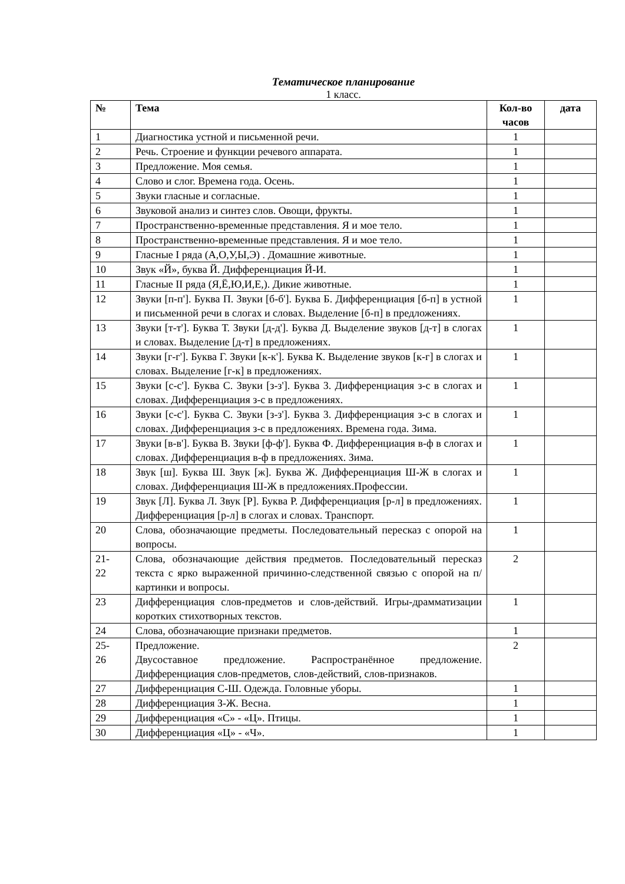Тематическое планирование
1 класс.
| № | Тема | Кол-во часов | дата |
| --- | --- | --- | --- |
| 1 | Диагностика устной и письменной речи. | 1 | |
| 2 | Речь. Строение и функции речевого аппарата. | 1 | |
| 3 | Предложение. Моя семья. | 1 | |
| 4 | Слово и слог. Времена года. Осень. | 1 | |
| 5 | Звуки гласные и согласные. | 1 | |
| 6 | Звуковой анализ и синтез слов. Овощи, фрукты. | 1 | |
| 7 | Пространственно-временные представления. Я и мое тело. | 1 | |
| 8 | Пространственно-временные представления. Я и мое тело. | 1 | |
| 9 | Гласные I ряда (А,О,У,Ы,Э) . Домашние животные. | 1 | |
| 10 | Звук «Й», буква Й. Дифференциация Й-И. | 1 | |
| 11 | Гласные II ряда (Я,Ё,Ю,И,Е,). Дикие животные. | 1 | |
| 12 | Звуки [п-п']. Буква П. Звуки [б-б']. Буква Б. Дифференциация [б-п] в устной и письменной речи в слогах и словах. Выделение [б-п] в предложениях. | 1 | |
| 13 | Звуки [т-т']. Буква Т. Звуки [д-д']. Буква Д. Выделение звуков [д-т] в слогах и словах. Выделение [д-т] в предложениях. | 1 | |
| 14 | Звуки [г-г']. Буква Г. Звуки [к-к']. Буква К. Выделение звуков [к-г] в слогах и словах. Выделение [г-к] в предложениях. | 1 | |
| 15 | Звуки [с-с']. Буква С. Звуки [з-з']. Буква 3. Дифференциация з-с в слогах и словах. Дифференциация з-с в предложениях. | 1 | |
| 16 | Звуки [с-с']. Буква С. Звуки [з-з']. Буква 3. Дифференциация з-с в слогах и словах. Дифференциация з-с в предложениях. Времена года. Зима. | 1 | |
| 17 | Звуки [в-в']. Буква В. Звуки [ф-ф']. Буква Ф. Дифференциация в-ф в слогах и словах. Дифференциация в-ф в предложениях. Зима. | 1 | |
| 18 | Звук [ш]. Буква Ш. Звук [ж]. Буква Ж. Дифференциация Ш-Ж в слогах и словах. Дифференциация Ш-Ж в предложениях.Профессии. | 1 | |
| 19 | Звук [Л]. Буква Л. Звук [Р]. Буква Р. Дифференциация [р-л] в предложениях. Дифференциация [р-л] в слогах и словах. Транспорт. | 1 | |
| 20 | Слова, обозначающие предметы. Последовательный пересказ с опорой на вопросы. | 1 | |
| 21- 22 | Слова, обозначающие действия предметов. Последовательный пересказ текста с ярко выраженной причинно-следственной связью с опорой на п/картинки и вопросы. | 2 | |
| 23 | Дифференциация слов-предметов и слов-действий. Игры-драмматизации коротких стихотворных текстов. | 1 | |
| 24 | Слова, обозначающие признаки предметов. | 1 | |
| 25- 26 | Предложение. Двусоставное предложение. Распространённое предложение. Дифференциация слов-предметов, слов-действий, слов-признаков. | 2 | |
| 27 | Дифференциация С-Ш. Одежда. Головные уборы. | 1 | |
| 28 | Дифференциация З-Ж. Весна. | 1 | |
| 29 | Дифференциация «С» - «Ц». Птицы. | 1 | |
| 30 | Дифференциация «Ц» - «Ч». | 1 | |